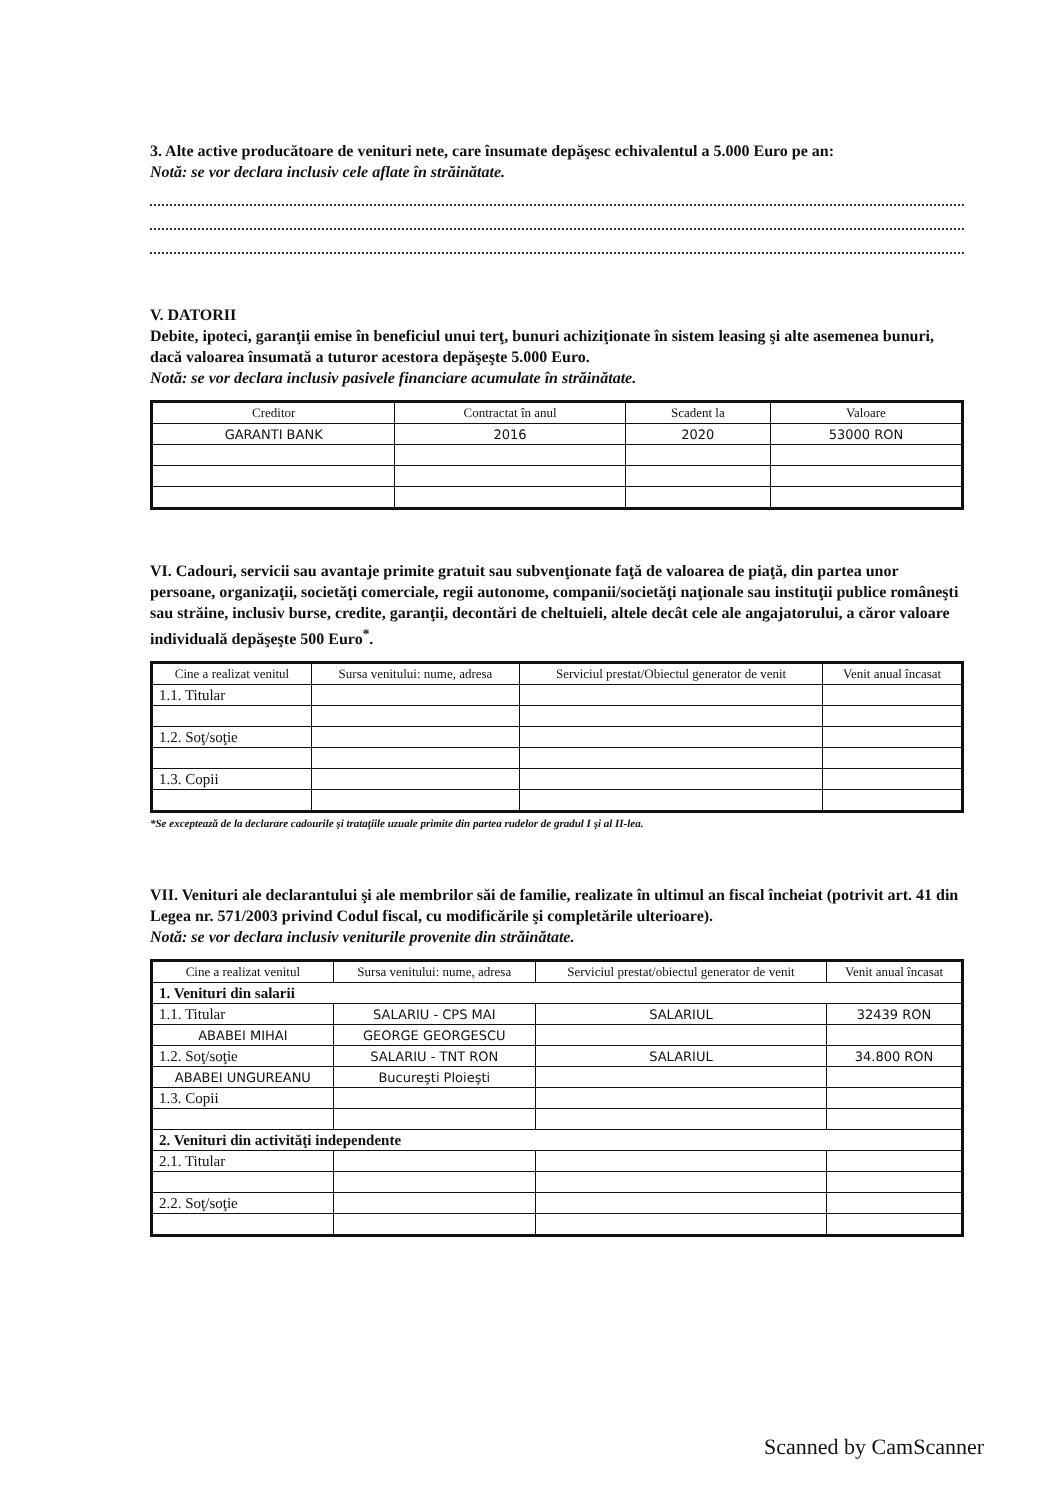3. Alte active producătoare de venituri nete, care însumate depăşesc echivalentul a 5.000 Euro pe an:
Notă: se vor declara inclusiv cele aflate în străinătate.
V. DATORII
Debite, ipoteci, garanţii emise în beneficiul unui terţ, bunuri achiziţionate în sistem leasing şi alte asemenea bunuri, dacă valoarea însumată a tuturor acestora depăşeşte 5.000 Euro.
Notă: se vor declara inclusiv pasivele financiare acumulate în străinătate.
| Creditor | Contractat în anul | Scadent la | Valoare |
| --- | --- | --- | --- |
| GARANTI BANK | 2016 | 2020 | 53000 RON |
VI. Cadouri, servicii sau avantaje primite gratuit sau subvenţionate faţă de valoarea de piaţă, din partea unor persoane, organizaţii, societăţi comerciale, regii autonome, companii/societăţi naţionale sau instituţii publice româneşti sau străine, inclusiv burse, credite, garanţii, decontări de cheltuieli, altele decât cele ale angajatorului, a căror valoare individuală depăşeşte 500 Euro<sup>*</sup>.
| Cine a realizat venitul | Sursa venitului: nume, adresa | Serviciul prestat/Obiectul generator de venit | Venit anual încasat |
| --- | --- | --- | --- |
| 1.1. Titular | | | |
| 1.2. Soţ/soţie | | | |
| 1.3. Copii | | | |
*Se exceptează de la declarare cadourile şi trataţiile uzuale primite din partea rudelor de gradul I şi al II-lea.
VII. Venituri ale declarantului şi ale membrilor săi de familie, realizate în ultimul an fiscal încheiat (potrivit art. 41 din Legea nr. 571/2003 privind Codul fiscal, cu modificările şi completările ulterioare).
Notă: se vor declara inclusiv veniturile provenite din străinătate.
| Cine a realizat venitul | Sursa venitului: nume, adresa | Serviciul prestat/obiectul generator de venit | Venit anual încasat |
| --- | --- | --- | --- |
| 1. Venituri din salarii | | | |
| 1.1. Titular | SALARIU - CPS MAI | SALARIUL | 32439 RON |
| ABABEI MIHAI | GEORGE GEORGESCU | | |
| 1.2. Soţ/soţie | SALARIU - TNT RON | SALARIUL | 34.800 RON |
| ABABEI UNGUREANU | Bucureşti Ploieşti | | |
| 1.3. Copii | | | |
| 2. Venituri din activităţi independente | | | |
| 2.1. Titular | | | |
| 2.2. Soţ/soţie | | | |
Scanned by CamScanner